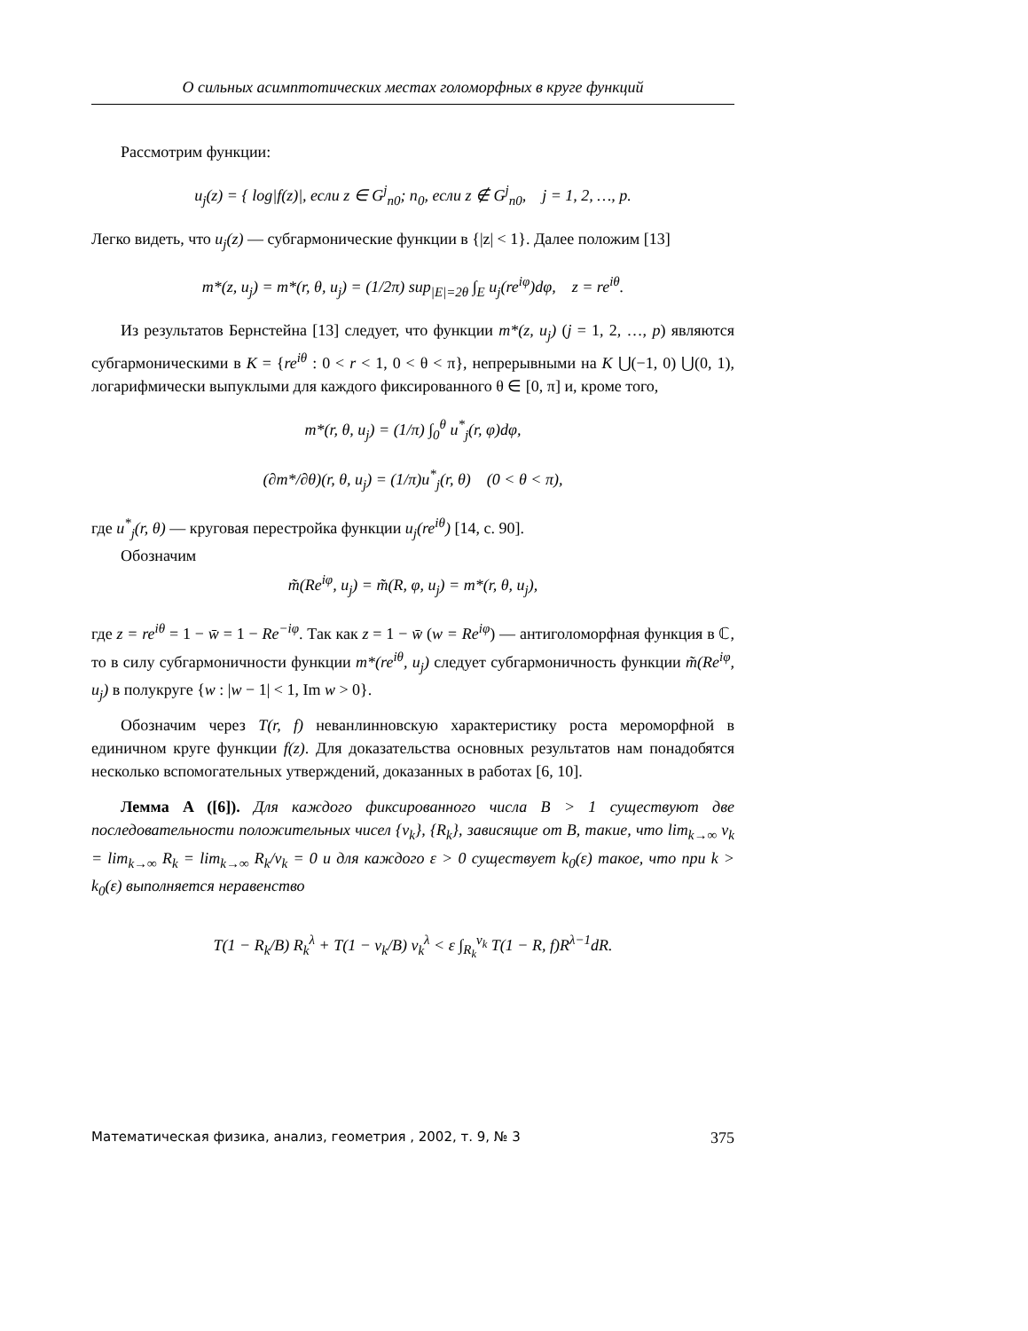О сильных асимптотических местах голоморфных в круге функций
Рассмотрим функции:
u<sub>j</sub>(z) = { log|f(z)|, если z ∈ G<sup>j</sup><sub>n0</sub>; n<sub>0</sub>, если z ∉ G<sup>j</sup><sub>n0</sub>, j = 1, 2, …, p.
Легко видеть, что u<sub>j</sub>(z) — субгармонические функции в {|z| < 1}. Далее положим [13]
m*(z, u<sub>j</sub>) = m*(r, θ, u<sub>j</sub>) = (1/2π) sup<sub>|E|=2θ</sub> ∫<sub>E</sub> u<sub>j</sub>(re<sup>iφ</sup>)dφ, z = re<sup>iθ</sup>.
Из результатов Бернстейна [13] следует, что функции m*(z, u<sub>j</sub>) (j = 1, 2, …, p) являются субгармоническими в K = {re<sup>iθ</sup> : 0 < r < 1, 0 < θ < π}, непрерывными на K ⋃(−1, 0) ⋃(0, 1), логарифмически выпуклыми для каждого фиксированного θ ∈ [0, π] и, кроме того,
m*(r, θ, u<sub>j</sub>) = (1/π) ∫<sub>0</sub><sup>θ</sup> u<sup>*</sup><sub>j</sub>(r, φ)dφ,
(∂m*/∂θ)(r, θ, u<sub>j</sub>) = (1/π)u<sup>*</sup><sub>j</sub>(r, θ) (0 < θ < π),
где u<sup>*</sup><sub>j</sub>(r, θ) — круговая перестройка функции u<sub>j</sub>(re<sup>iθ</sup>) [14, с. 90].
Обозначим
m̃(Re<sup>iφ</sup>, u<sub>j</sub>) = m̃(R, φ, u<sub>j</sub>) = m*(r, θ, u<sub>j</sub>),
где z = re<sup>iθ</sup> = 1 − w̄ = 1 − Re<sup>−iφ</sup>. Так как z = 1 − w̄ (w = Re<sup>iφ</sup>) — антиголоморфная функция в ℂ, то в силу субгармоничности функции m*(re<sup>iθ</sup>, u<sub>j</sub>) следует субгармоничность функции m̃(Re<sup>iφ</sup>, u<sub>j</sub>) в полукруге {w : |w − 1| < 1, Im w > 0}.
Обозначим через T(r, f) неванлинновскую характеристику роста мероморфной в единичном круге функции f(z). Для доказательства основных результатов нам понадобятся несколько вспомогательных утверждений, доказанных в работах [6, 10].
Лемма A ([6]). Для каждого фиксированного числа B > 1 существуют две последовательности положительных чисел {v<sub>k</sub>}, {R<sub>k</sub>}, зависящие от B, такие, что lim<sub>k→∞</sub> v<sub>k</sub> = lim<sub>k→∞</sub> R<sub>k</sub> = lim<sub>k→∞</sub> R<sub>k</sub>/v<sub>k</sub> = 0 и для каждого ε > 0 существует k<sub>0</sub>(ε) такое, что при k > k<sub>0</sub>(ε) выполняется неравенство
T(1 − R<sub>k</sub>/B) R<sub>k</sub><sup>λ</sup> + T(1 − v<sub>k</sub>/B) v<sub>k</sub><sup>λ</sup> < ε ∫<sub>R<sub>k</sub></sub><sup>v<sub>k</sub></sup> T(1 − R, f)R<sup>λ−1</sup>dR.
Математическая физика, анализ, геометрия , 2002, т. 9, № 3 375